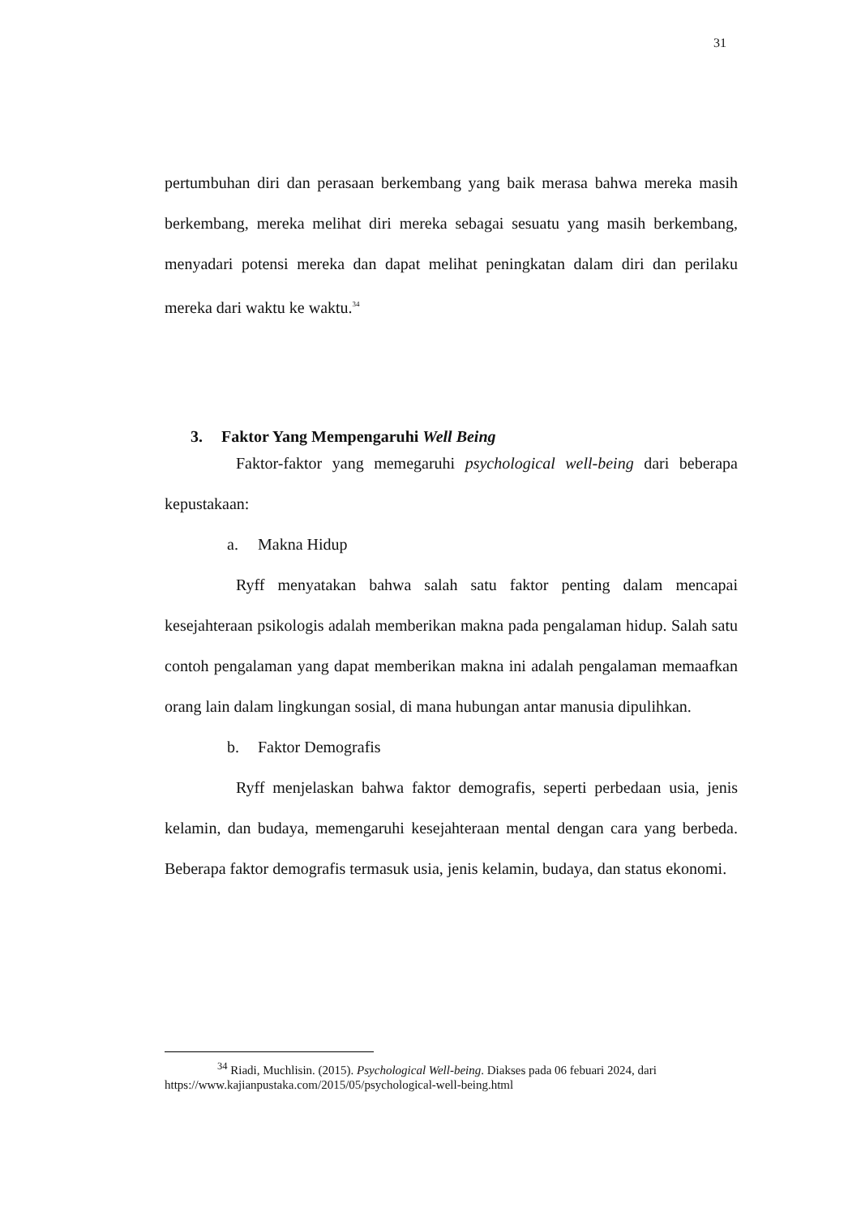31
pertumbuhan diri dan perasaan berkembang yang baik merasa bahwa mereka masih berkembang, mereka melihat diri mereka sebagai sesuatu yang masih berkembang, menyadari potensi mereka dan dapat melihat peningkatan dalam diri dan perilaku mereka dari waktu ke waktu.<sup>34</sup>
3. Faktor Yang Mempengaruhi Well Being
Faktor-faktor yang memegaruhi psychological well-being dari beberapa kepustakaan:
a. Makna Hidup
Ryff menyatakan bahwa salah satu faktor penting dalam mencapai kesejahteraan psikologis adalah memberikan makna pada pengalaman hidup. Salah satu contoh pengalaman yang dapat memberikan makna ini adalah pengalaman memaafkan orang lain dalam lingkungan sosial, di mana hubungan antar manusia dipulihkan.
b. Faktor Demografis
Ryff menjelaskan bahwa faktor demografis, seperti perbedaan usia, jenis kelamin, dan budaya, memengaruhi kesejahteraan mental dengan cara yang berbeda. Beberapa faktor demografis termasuk usia, jenis kelamin, budaya, dan status ekonomi.
<sup>34</sup> Riadi, Muchlisin. (2015). Psychological Well-being. Diakses pada 06 febuari 2024, dari https://www.kajianpustaka.com/2015/05/psychological-well-being.html